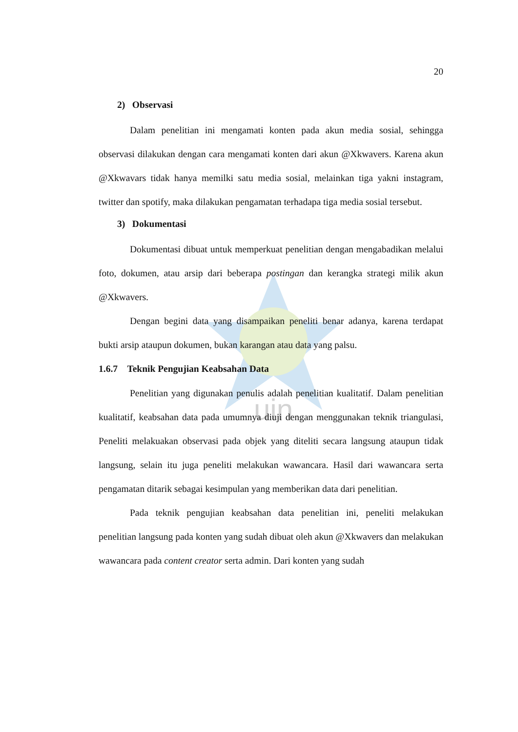uin
20
2) Observasi
Dalam penelitian ini mengamati konten pada akun media sosial, sehingga observasi dilakukan dengan cara mengamati konten dari akun @Xkwavers. Karena akun @Xkwavars tidak hanya memilki satu media sosial, melainkan tiga yakni instagram, twitter dan spotify, maka dilakukan pengamatan terhadapa tiga media sosial tersebut.
3) Dokumentasi
Dokumentasi dibuat untuk memperkuat penelitian dengan mengabadikan melalui foto, dokumen, atau arsip dari beberapa postingan dan kerangka strategi milik akun @Xkwavers.
Dengan begini data yang disampaikan peneliti benar adanya, karena terdapat bukti arsip ataupun dokumen, bukan karangan atau data yang palsu.
1.6.7 Teknik Pengujian Keabsahan Data
Penelitian yang digunakan penulis adalah penelitian kualitatif. Dalam penelitian kualitatif, keabsahan data pada umumnya diuji dengan menggunakan teknik triangulasi, Peneliti melakuakan observasi pada objek yang diteliti secara langsung ataupun tidak langsung, selain itu juga peneliti melakukan wawancara. Hasil dari wawancara serta pengamatan ditarik sebagai kesimpulan yang memberikan data dari penelitian.
Pada teknik pengujian keabsahan data penelitian ini, peneliti melakukan penelitian langsung pada konten yang sudah dibuat oleh akun @Xkwavers dan melakukan wawancara pada content creator serta admin. Dari konten yang sudah